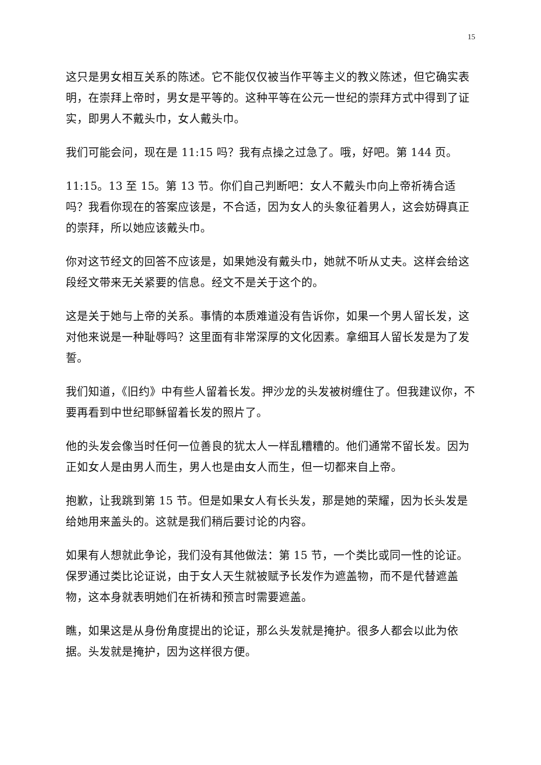15
这只是男女相互关系的陈述。它不能仅仅被当作平等主义的教义陈述，但它确实表明，在崇拜上帝时，男女是平等的。这种平等在公元一世纪的崇拜方式中得到了证实，即男人不戴头巾，女人戴头巾。
我们可能会问，现在是 11:15 吗？我有点操之过急了。哦，好吧。第 144 页。
11:15。13 至 15。第 13 节。你们自己判断吧：女人不戴头巾向上帝祈祷合适吗？我看你现在的答案应该是，不合适，因为女人的头象征着男人，这会妨碍真正的崇拜，所以她应该戴头巾。
你对这节经文的回答不应该是，如果她没有戴头巾，她就不听从丈夫。这样会给这段经文带来无关紧要的信息。经文不是关于这个的。
这是关于她与上帝的关系。事情的本质难道没有告诉你，如果一个男人留长发，这对他来说是一种耻辱吗？这里面有非常深厚的文化因素。拿细耳人留长发是为了发誓。
我们知道，《旧约》中有些人留着长发。押沙龙的头发被树缠住了。但我建议你，不要再看到中世纪耶稣留着长发的照片了。
他的头发会像当时任何一位善良的犹太人一样乱糟糟的。他们通常不留长发。因为正如女人是由男人而生，男人也是由女人而生，但一切都来自上帝。
抱歉，让我跳到第 15 节。但是如果女人有长头发，那是她的荣耀，因为长头发是给她用来盖头的。这就是我们稍后要讨论的内容。
如果有人想就此争论，我们没有其他做法：第 15 节，一个类比或同一性的论证。保罗通过类比论证说，由于女人天生就被赋予长发作为遮盖物，而不是代替遮盖物，这本身就表明她们在祈祷和预言时需要遮盖。
瞧，如果这是从身份角度提出的论证，那么头发就是掩护。很多人都会以此为依据。头发就是掩护，因为这样很方便。